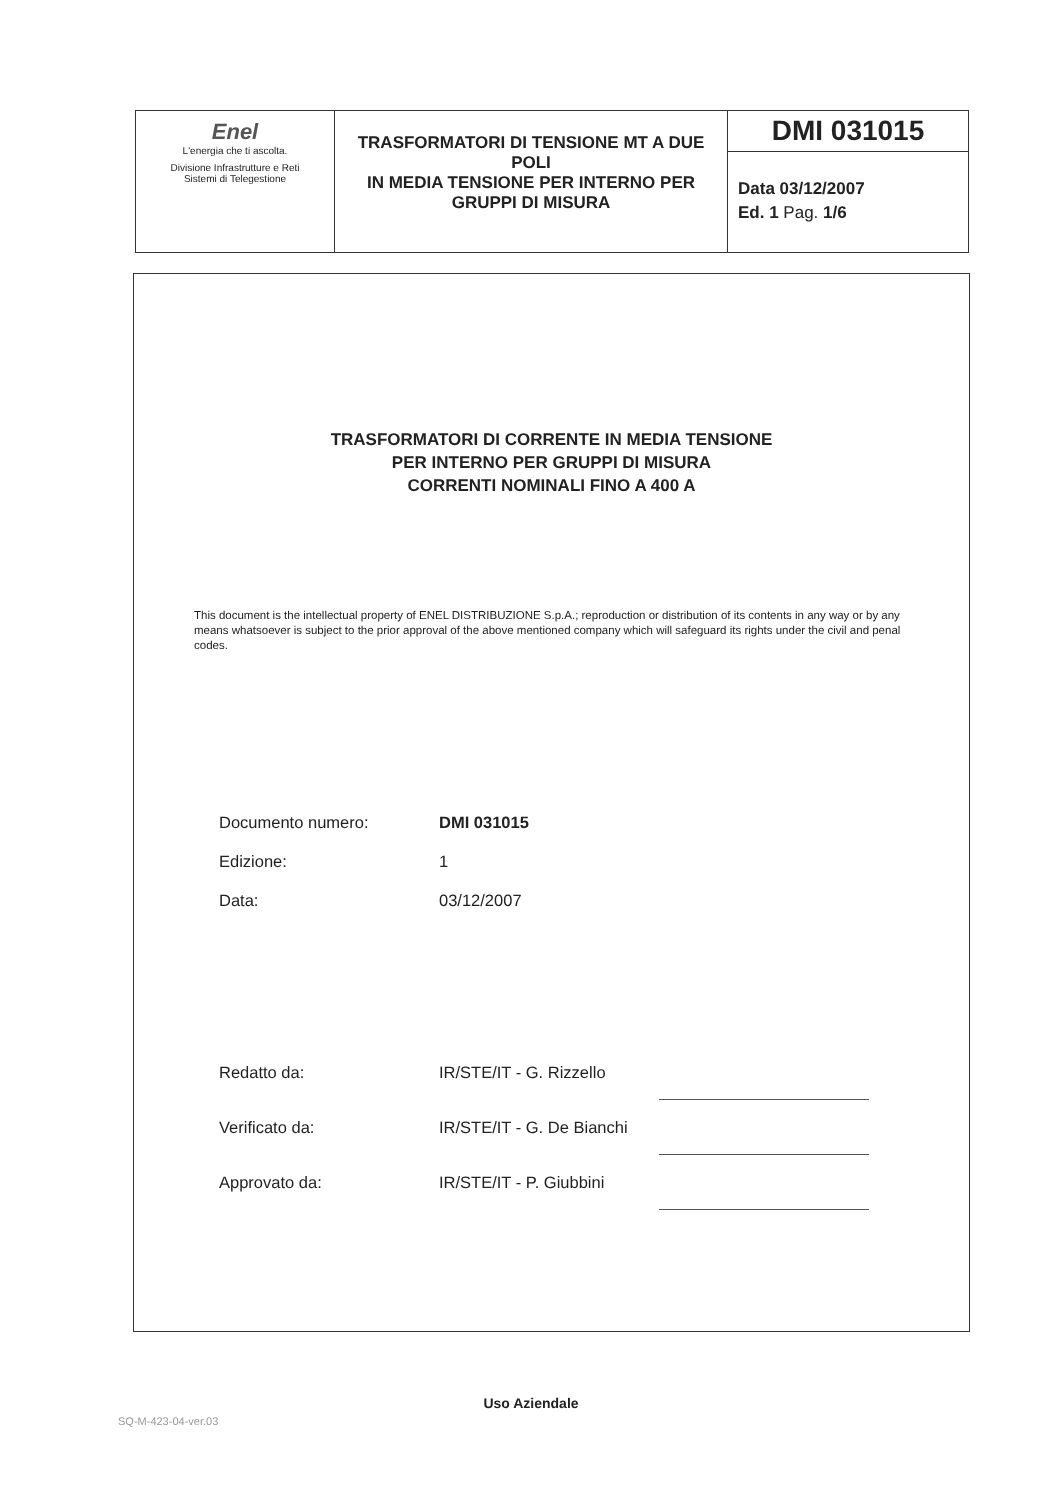| Enel L'energia che ti ascolta. Divisione Infrastrutture e Reti Sistemi di Telegestione | TRASFORMATORI DI TENSIONE MT A DUE POLI IN MEDIA TENSIONE PER INTERNO PER GRUPPI DI MISURA | DMI 031015 Data 03/12/2007 Ed. 1 Pag. 1/6 |
TRASFORMATORI DI CORRENTE IN MEDIA TENSIONE
PER INTERNO PER GRUPPI DI MISURA
CORRENTI NOMINALI FINO A 400 A
This document is the intellectual property of ENEL DISTRIBUZIONE S.p.A.; reproduction or distribution of its contents in any way or by any means whatsoever is subject to the prior approval of the above mentioned company which will safeguard its rights under the civil and penal codes.
| Documento numero: | DMI 031015 |
| Edizione: | 1 |
| Data: | 03/12/2007 |
| Redatto da: | IR/STE/IT - G. Rizzello | |
| Verificato da: | IR/STE/IT - G. De Bianchi | |
| Approvato da: | IR/STE/IT - P. Giubbini | |
Uso Aziendale
SQ-M-423-04-ver.03